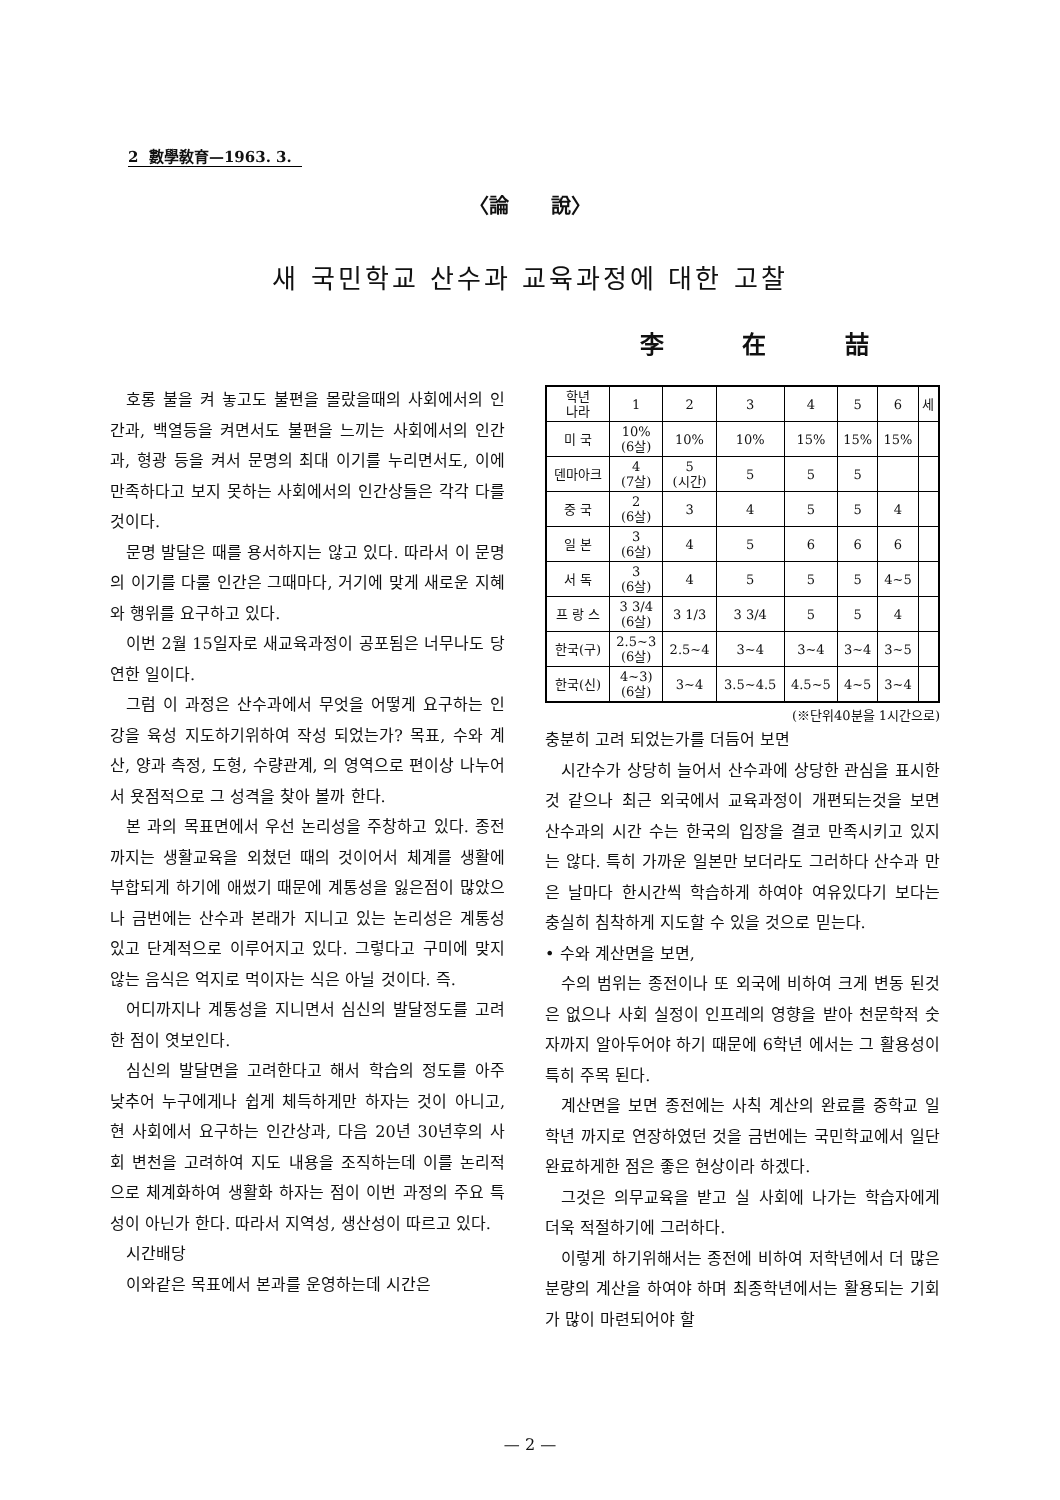2 數學敎育—1963. 3.
〈論 說〉
새 국민학교 산수과 교육과정에 대한 고찰
李 在 喆
호롱 불을 켜 놓고도 불편을 몰랐을때의 사회에서의 인간과, 백열등을 켜면서도 불편을 느끼는 사회에서의 인간과, 형광 등을 켜서 문명의 최대 이기를 누리면서도, 이에 만족하다고 보지 못하는 사회에서의 인간상들은 각각 다를 것이다.
문명 발달은 때를 용서하지는 않고 있다. 따라서 이 문명의 이기를 다룰 인간은 그때마다, 거기에 맞게 새로운 지혜와 행위를 요구하고 있다.
이번 2월 15일자로 새교육과정이 공포됨은 너무나도 당연한 일이다.
그럼 이 과정은 산수과에서 무엇을 어떻게 요구하는 인강을 육성 지도하기위하여 작성 되었는가? 목표, 수와 계산, 양과 측정, 도형, 수량관계, 의 영역으로 편이상 나누어서 욧점적으로 그 성격을 찾아 볼까 한다.
본 과의 목표면에서 우선 논리성을 주창하고 있다. 종전까지는 생활교육을 외쳤던 때의 것이어서 체계를 생활에 부합되게 하기에 애썼기 때문에 계통성을 잃은점이 많았으나 금번에는 산수과 본래가 지니고 있는 논리성은 계통성 있고 단계적으로 이루어지고 있다. 그렇다고 구미에 맞지않는 음식은 억지로 먹이자는 식은 아닐 것이다. 즉.
어디까지나 계통성을 지니면서 심신의 발달정도를 고려 한 점이 엿보인다.
심신의 발달면을 고려한다고 해서 학습의 정도를 아주 낮추어 누구에게나 쉽게 체득하게만 하자는 것이 아니고, 현 사회에서 요구하는 인간상과, 다음 20년 30년후의 사회 변천을 고려하여 지도 내용을 조직하는데 이를 논리적으로 체계화하여 생활화 하자는 점이 이번 과정의 주요 특성이 아닌가 한다. 따라서 지역성, 생산성이 따르고 있다.
시간배당
이와같은 목표에서 본과를 운영하는데 시간은
| 학년 나라 | 1 | 2 | 3 | 4 | 5 | 6 | 세 |
| --- | --- | --- | --- | --- | --- | --- | --- |
| 미 국 | 10% (6살) | 10% | 10% | 15% | 15% | 15% | |
| 덴마아크 | 4 (7살) | 5 (시간) | 5 | 5 | 5 | | |
| 중 국 | 2 (6살) | 3 | 4 | 5 | 5 | 4 | |
| 일 본 | 3 (6살) | 4 | 5 | 6 | 6 | 6 | |
| 서 독 | 3 (6살) | 4 | 5 | 5 | 5 | 4~5 | |
| 프 랑 스 | 3 3/4 (6살) | 3 1/3 | 3 3/4 | 5 | 5 | 4 | |
| 한국(구) | 2.5~3 (6살) | 2.5~4 | 3~4 | 3~4 | 3~4 | 3~5 | |
| 한국(신) | 4~3) (6살) | 3~4 | 3.5~4.5 | 4.5~5 | 4~5 | 3~4 | |
(※단위40분을 1시간으로)
충분히 고려 되었는가를 더듬어 보면
시간수가 상당히 늘어서 산수과에 상당한 관심을 표시한것 같으나 최근 외국에서 교육과정이 개편되는것을 보면 산수과의 시간 수는 한국의 입장을 결코 만족시키고 있지는 않다. 특히 가까운 일본만 보더라도 그러하다 산수과 만은 날마다 한시간씩 학습하게 하여야 여유있다기 보다는 충실히 침착하게 지도할 수 있을 것으로 믿는다.
• 수와 계산면을 보면,
수의 범위는 종전이나 또 외국에 비하여 크게 변동 된것은 없으나 사회 실정이 인프레의 영향을 받아 천문학적 숫자까지 알아두어야 하기 때문에 6학년 에서는 그 활용성이 특히 주목 된다.
계산면을 보면 종전에는 사칙 계산의 완료를 중학교 일학년 까지로 연장하였던 것을 금번에는 국민학교에서 일단 완료하게한 점은 좋은 현상이라 하겠다.
그것은 의무교육을 받고 실 사회에 나가는 학습자에게 더욱 적절하기에 그러하다.
이렇게 하기위해서는 종전에 비하여 저학년에서 더 많은 분량의 계산을 하여야 하며 최종학년에서는 활용되는 기회가 많이 마련되어야 할
— 2 —